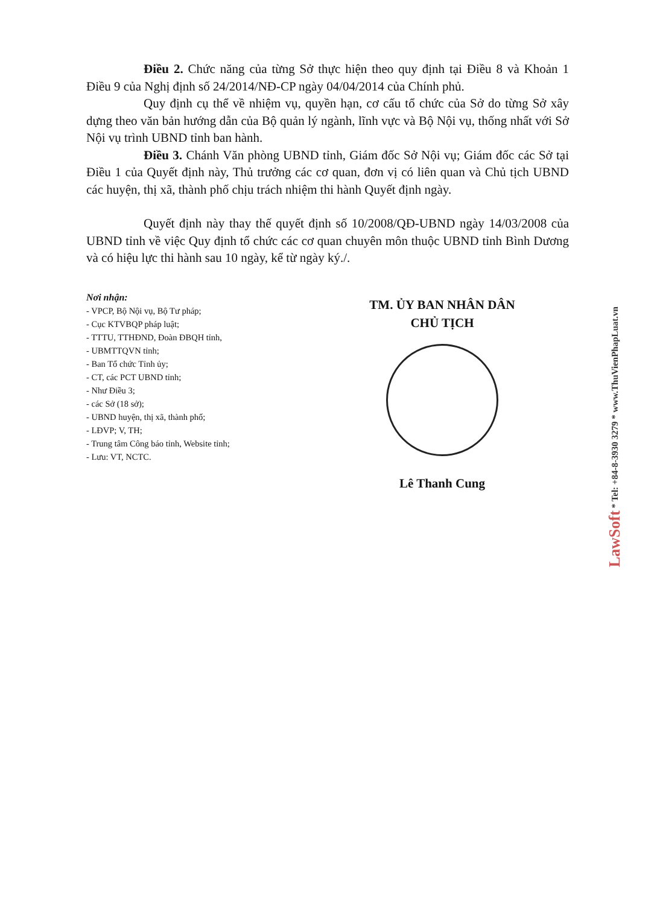Điều 2. Chức năng của từng Sở thực hiện theo quy định tại Điều 8 và Khoản 1 Điều 9 của Nghị định số 24/2014/NĐ-CP ngày 04/04/2014 của Chính phủ.
Quy định cụ thể về nhiệm vụ, quyền hạn, cơ cấu tổ chức của Sở do từng Sở xây dựng theo văn bản hướng dẫn của Bộ quản lý ngành, lĩnh vực và Bộ Nội vụ, thống nhất với Sở Nội vụ trình UBND tỉnh ban hành.
Điều 3. Chánh Văn phòng UBND tỉnh, Giám đốc Sở Nội vụ; Giám đốc các Sở tại Điều 1 của Quyết định này, Thủ trưởng các cơ quan, đơn vị có liên quan và Chủ tịch UBND các huyện, thị xã, thành phố chịu trách nhiệm thi hành Quyết định ngày.
Quyết định này thay thế quyết định số 10/2008/QĐ-UBND ngày 14/03/2008 của UBND tỉnh về việc Quy định tổ chức các cơ quan chuyên môn thuộc UBND tỉnh Bình Dương và có hiệu lực thi hành sau 10 ngày, kể từ ngày ký./.
Nơi nhận:
- VPCP, Bộ Nội vụ, Bộ Tư pháp;
- Cục KTVBQP pháp luật;
- TTTU, TTHĐND, Đoàn ĐBQH tỉnh,
- UBMTTQVN tỉnh;
- Ban Tổ chức Tỉnh ủy;
- CT, các PCT UBND tỉnh;
- Như Điều 3;
- các Sở (18 sở);
- UBND huyện, thị xã, thành phố;
- LĐVP; V, TH;
- Trung tâm Công báo tỉnh, Website tỉnh;
- Lưu: VT, NCTC.
TM. ỦY BAN NHÂN DÂN
CHỦ TỊCH
Lê Thanh Cung
LawSoft * Tel: +84-8-3930 3279 * www.ThuVienPhapLuat.vn